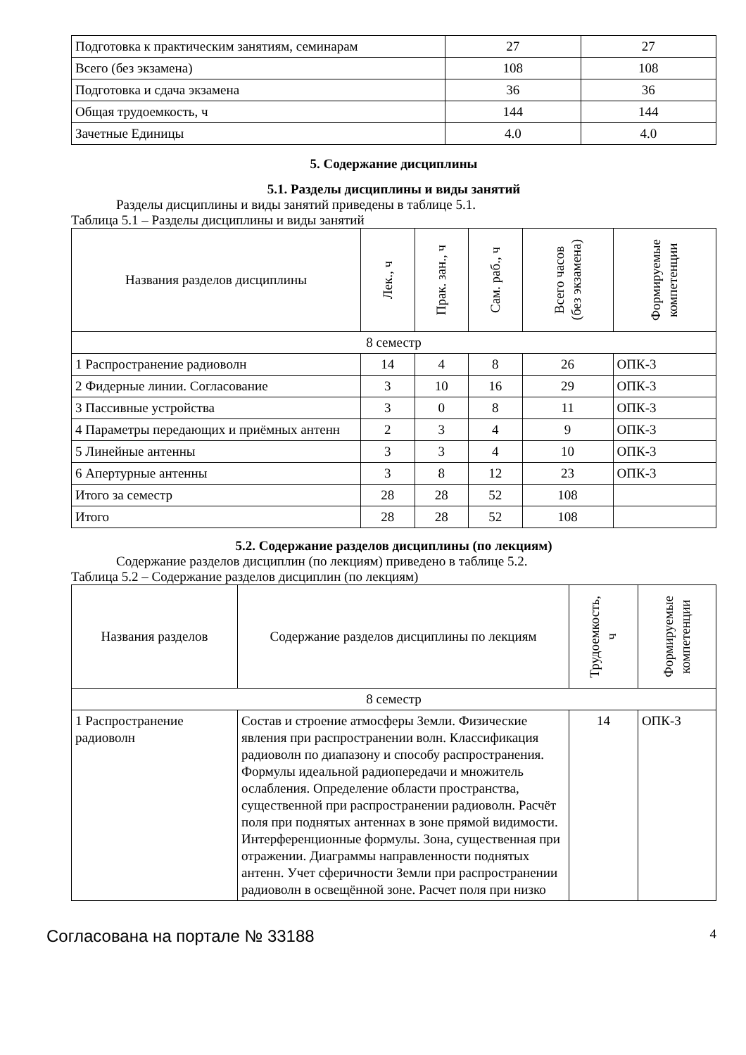| Подготовка к практическим занятиям, семинарам | 27 | 27 |
| Всего (без экзамена) | 108 | 108 |
| Подготовка и сдача экзамена | 36 | 36 |
| Общая трудоемкость, ч | 144 | 144 |
| Зачетные Единицы | 4.0 | 4.0 |
5. Содержание дисциплины
5.1. Разделы дисциплины и виды занятий
Разделы дисциплины и виды занятий приведены в таблице 5.1.
Таблица 5.1 – Разделы дисциплины и виды занятий
| Названия разделов дисциплины | Лек., ч | Прак. зан., ч | Сам. раб., ч | Всего часов (без экзамена) | Формируемые компетенции |
| --- | --- | --- | --- | --- | --- |
| 8 семестр | | | | | |
| 1 Распространение радиоволн | 14 | 4 | 8 | 26 | ОПК-3 |
| 2 Фидерные линии. Согласование | 3 | 10 | 16 | 29 | ОПК-3 |
| 3 Пассивные устройства | 3 | 0 | 8 | 11 | ОПК-3 |
| 4 Параметры передающих и приёмных антенн | 2 | 3 | 4 | 9 | ОПК-3 |
| 5 Линейные антенны | 3 | 3 | 4 | 10 | ОПК-3 |
| 6 Апертурные антенны | 3 | 8 | 12 | 23 | ОПК-3 |
| Итого за семестр | 28 | 28 | 52 | 108 | |
| Итого | 28 | 28 | 52 | 108 | |
5.2. Содержание разделов дисциплины (по лекциям)
Содержание разделов дисциплин (по лекциям) приведено в таблице 5.2.
Таблица 5.2 – Содержание разделов дисциплин (по лекциям)
| Названия разделов | Содержание разделов дисциплины по лекциям | Трудоемкость, ч | Формируемые компетенции |
| --- | --- | --- | --- |
| 8 семестр | | | |
| 1 Распространение радиоволн | Состав и строение атмосферы Земли. Физические явления при распространении волн. Классификация радиоволн по диапазону и способу распространения. Формулы идеальной радиопередачи и множитель ослабления. Определение области пространства, существенной при распространении радиоволн. Расчёт поля при поднятых антеннах в зоне прямой видимости. Интерференционные формулы. Зона, существенная при отражении. Диаграммы направленности поднятых антенн. Учет сферичности Земли при распространении радиоволн в освещённой зоне. Расчет поля при низко | 14 | ОПК-3 |
Согласована на портале № 33188 4